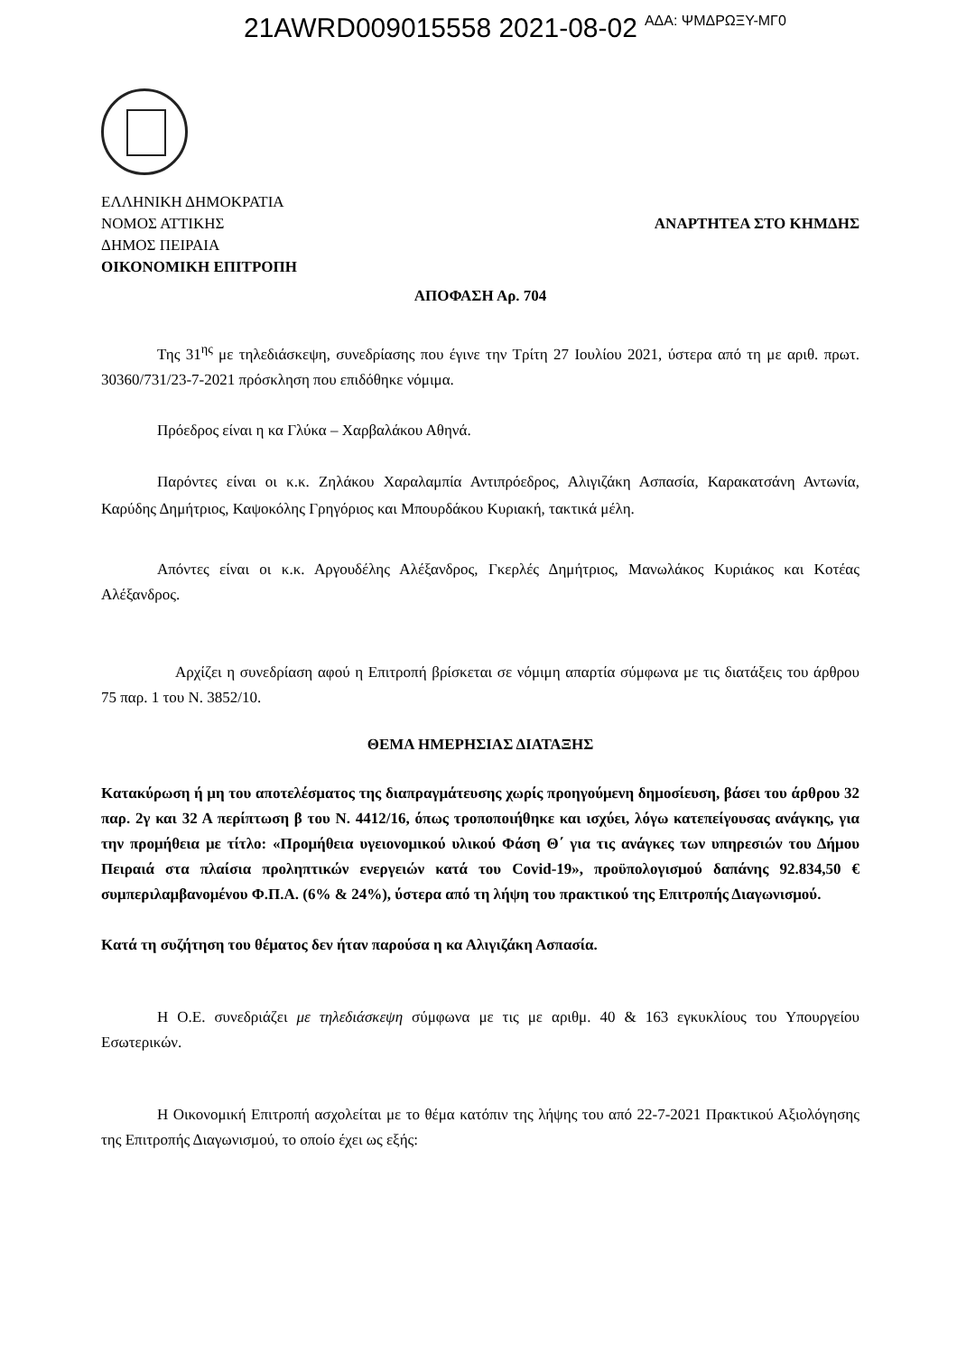21AWRD009015558 2021-08-02 ΑΔΑ: ΨΜΔΡΩΞΥ-ΜΓ0
ΕΛΛΗΝΙΚΗ ΔΗΜΟΚΡΑΤΙΑ
ΝΟΜΟΣ ΑΤΤΙΚΗΣ
ΔΗΜΟΣ ΠΕΙΡΑΙΑ
ΟΙΚΟΝΟΜΙΚΗ ΕΠΙΤΡΟΠΗ
ΑΝΑΡΤΗΤΕΑ ΣΤΟ ΚΗΜΔΗΣ
ΑΠΟΦΑΣΗ Αρ. 704
Της 31<sup>ης</sup> με τηλεδιάσκεψη, συνεδρίασης που έγινε την Τρίτη 27 Ιουλίου 2021, ύστερα από τη με αριθ. πρωτ. 30360/731/23-7-2021 πρόσκληση που επιδόθηκε νόμιμα.
Πρόεδρος είναι η κα Γλύκα – Χαρβαλάκου Αθηνά.
Παρόντες είναι οι κ.κ. Ζηλάκου Χαραλαμπία Αντιπρόεδρος, Αλιγιζάκη Ασπασία, Καρακατσάνη Αντωνία, Καρύδης Δημήτριος, Καψοκόλης Γρηγόριος και Μπουρδάκου Κυριακή, τακτικά μέλη.
Απόντες είναι οι κ.κ. Αργουδέλης Αλέξανδρος, Γκερλές Δημήτριος, Μανωλάκος Κυριάκος και Κοτέας Αλέξανδρος.
Αρχίζει η συνεδρίαση αφού η Επιτροπή βρίσκεται σε νόμιμη απαρτία σύμφωνα με τις διατάξεις του άρθρου 75 παρ. 1 του Ν. 3852/10.
ΘΕΜΑ ΗΜΕΡΗΣΙΑΣ ΔΙΑΤΑΞΗΣ
Κατακύρωση ή μη του αποτελέσματος της διαπραγμάτευσης χωρίς προηγούμενη δημοσίευση, βάσει του άρθρου 32 παρ. 2γ και 32 Α περίπτωση β του Ν. 4412/16, όπως τροποποιήθηκε και ισχύει, λόγω κατεπείγουσας ανάγκης, για την προμήθεια με τίτλο: «Προμήθεια υγειονομικού υλικού Φάση Θ΄ για τις ανάγκες των υπηρεσιών του Δήμου Πειραιά στα πλαίσια προληπτικών ενεργειών κατά του Covid-19», προϋπολογισμού δαπάνης 92.834,50 € συμπεριλαμβανομένου Φ.Π.Α. (6% & 24%), ύστερα από τη λήψη του πρακτικού της Επιτροπής Διαγωνισμού.
Κατά τη συζήτηση του θέματος δεν ήταν παρούσα η κα Αλιγιζάκη Ασπασία.
Η Ο.Ε. συνεδριάζει με τηλεδιάσκεψη σύμφωνα με τις με αριθμ. 40 & 163 εγκυκλίους του Υπουργείου Εσωτερικών.
Η Οικονομική Επιτροπή ασχολείται με το θέμα κατόπιν της λήψης του από 22-7-2021 Πρακτικού Αξιολόγησης της Επιτροπής Διαγωνισμού, το οποίο έχει ως εξής: